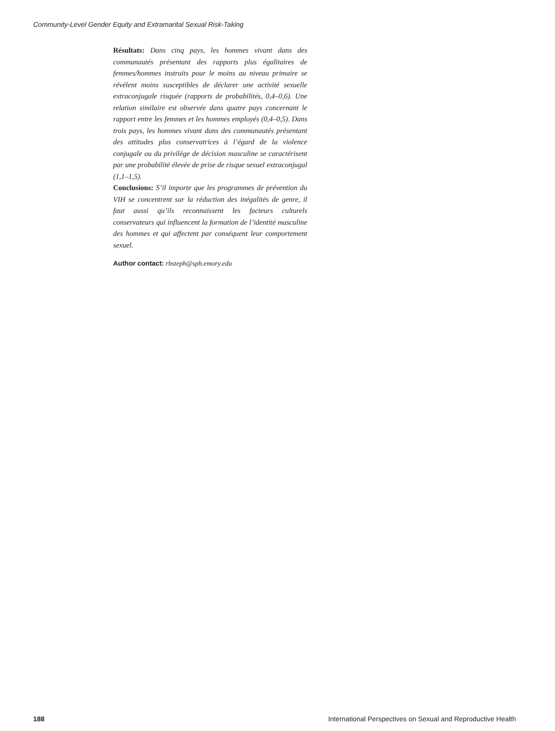Community-Level Gender Equity and Extramarital Sexual Risk-Taking
Résultats: Dans cinq pays, les hommes vivant dans des communautés présentant des rapports plus égalitaires de femmes/hommes instruits pour le moins au niveau primaire se révèlent moins susceptibles de déclarer une activité sexuelle extraconjugale risquée (rapports de probabilités, 0,4–0,6). Une relation similaire est observée dans quatre pays concernant le rapport entre les femmes et les hommes employés (0,4–0,5). Dans trois pays, les hommes vivant dans des communautés présentant des attitudes plus conservatrices à l’égard de la violence conjugale ou du privilège de décision masculine se caractérisent par une probabilité élevée de prise de risque sexuel extraconjugal (1,1–1,5).
Conclusions: S’il importe que les programmes de prévention du VIH se concentrent sur la réduction des inégalités de genre, il faut aussi qu’ils reconnaissent les facteurs culturels conservateurs qui influencent la formation de l’identité masculine des hommes et qui affectent par conséquent leur comportement sexuel.
Author contact: rbsteph@sph.emory.edu
188 International Perspectives on Sexual and Reproductive Health